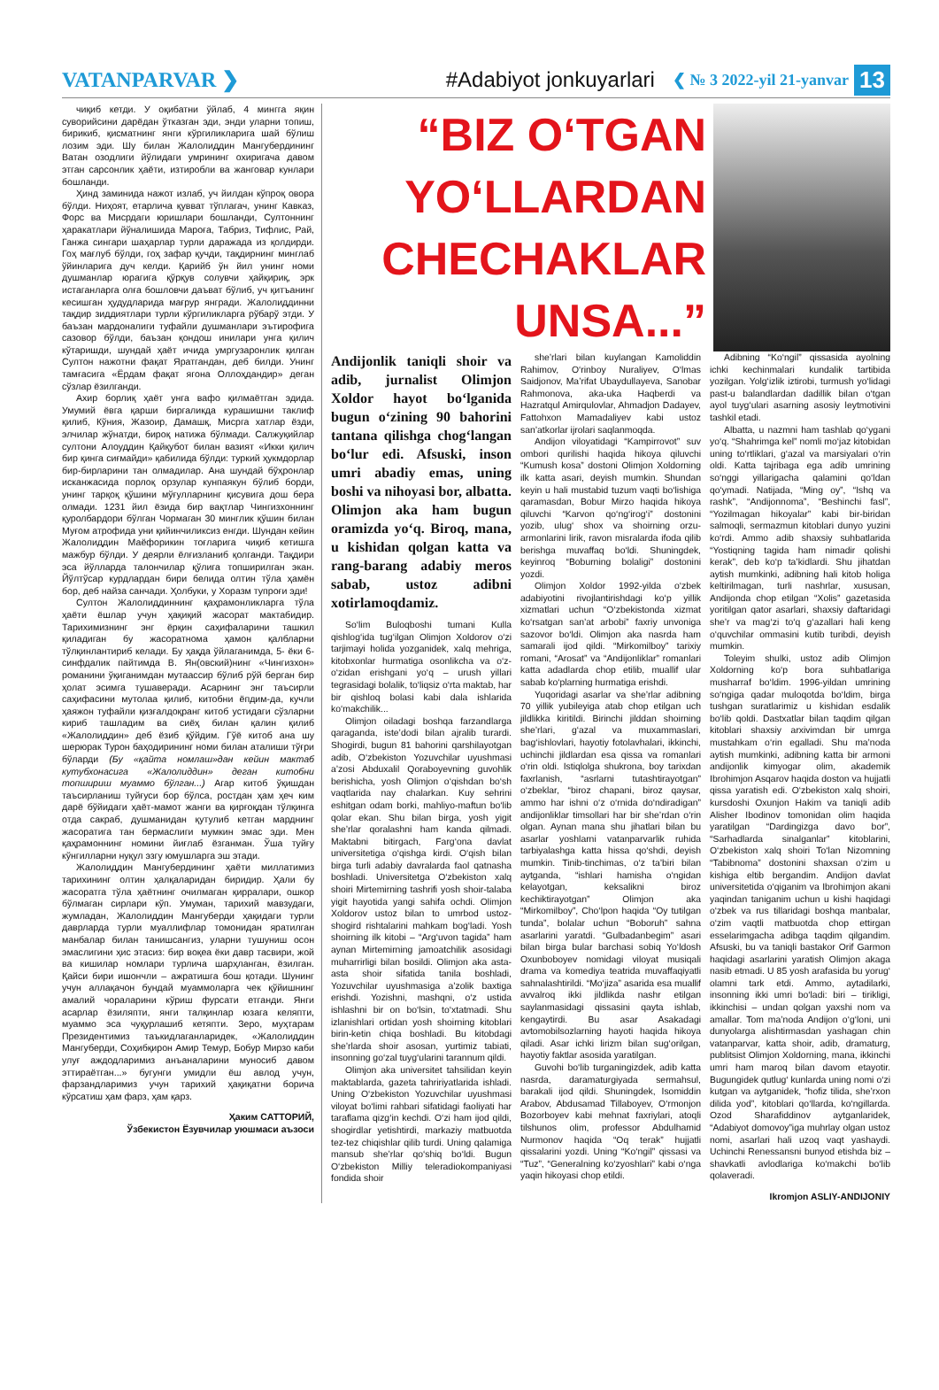VATANPARVAR ❯ #Adabiyot jonkuyarlari ❮ № 3 2022-yil 21-yanvar 13
чиқиб кетди. У оқибатни ўйлаб, 4 мингга яқин суворийсини дарёдан ўтказган эди, энди уларни топиш, бирикиб, қисматнинг янги кўргиликларига шай бўлиш лозим эди. Шу билан Жалолиддин Мангубердининг Ватан озодлиги йўлидаги умрининг охиригача давом этган сарсонлик ҳаёти, изтиробли ва жанговар кунлари бошланди.
Ҳинд заминида нажот излаб, уч йилдан кўпроқ овора бўлди. Ниҳоят, етарлича қувват тўплагач, унинг Кавказ, Форс ва Мисрдаги юришлари бошланди, Султоннинг ҳаракатлари йўналишида Марoға, Табриз, Тифлис, Рай, Ганжа сингари шаҳарлар турли даражада из қолдирди. Гоҳ мағлуб бўлди, гоҳ зафар қучди, тақдирнинг минглаб ўйинларига дуч келди. Қарийб ўн йил унинг номи душманлар юрагига қўрқув солувчи ҳайқириқ, эрк истаганларга олға бошловчи даъват бўлиб, уч қитъанинг кесишган ҳудудларида мағрур янгради. Жалолиддинни тақдир зиддиятлари турли кўргиликларга рўбарў этди. У баъзан мардоналиги туфайли душманлари эътирофига сазовор бўлди, баъзан қондош инилари унга қилич кўтаришди, шундай ҳаёт ичида умргузаронлик қилган Султон нажотни фақат Яратгандан, деб билди. Унинг тамғасига «Ёрдам фақат ягона Оллоҳдандир» деган сўзлар ёзилганди.
Ахир борлиқ ҳаёт унга вафо қилмаётган эдида. Умумий ёвга қарши биргаликда курашишни таклиф қилиб, Кўния, Жазоир, Дамашқ, Мисрга хатлар ёзди, элчилар жўнатди, бироқ натижа бўлмади. Салжуқийлар султони Алоуддин Қайқубот билан вазият «Икки қилич бир қинга сиғмайди» қабилида бўлди: туркий ҳукмдорлар бир-бирларини тан олмадилар. Ана шундай бўҳронлар исканжасида порлоқ орзулар кунпаякун бўлиб борди, унинг тарқоқ қўшини мўғулларнинг қисувига дош бера олмади. 1231 йил ёзида бир вақтлар Чингизхоннинг қуролбардори бўлган Чормаган 30 минглик қўшин билан Муғом атрофида уни қийинчиликсиз енгди. Шундан кейин Жалолиддин Маёфорикин тоғларига чиқиб кетишга мажбур бўлди. У деярли ёлғизланиб қолганди. Тақдири эса йўлларда талончилар қўлига топширилган экан. Йўлтўсар курдлардан бири белида олтин тўла ҳамён бор, деб найза санчади. Ҳолбуки, у Хоразм тупроғи эди!
Султон Жалолиддиннинг қаҳрамонликларга тўла ҳаёти ёшлар учун ҳақиқий жасорат мактабидир. Тарихимизнинг энг ёрқин саҳифаларини ташкил қиладиган бу жасоратнома ҳамон қалбларни тўлқинлантириб келади. Бу ҳақда ўйлаганимда, 5- ёки 6-синфдалик пайтимда В. Ян(овский)нинг «Чингизхон» романини ўқиганимдан мутаассир бўлиб рўй берган бир ҳолат эсимга тушаверади. Асарнинг энг таъсирли саҳифасини мутолаа қилиб, китобни ёпдим-да, кучли ҳаяжон туфайли қизғалдоқранг китоб устидаги сўзларни кириб ташладим ва сиёҳ билан қалин қилиб «Жалолиддин» деб ёзиб қўйдим. Гўё китоб ана шу шерюрак Турон баҳодирининг номи билан аталиши тўғри бўларди (Бу «қайта номлаш»дан кейин мактаб кутубхонасига «Жалолиддин» деган китобни топшириш муаммо бўлган...) Агар китоб ўқишдан таъсирланиш туйғуси бор бўлса, ростдан ҳам ҳеч ким дарё бўйидаги ҳаёт-мамот жанги ва қирғоқдан тўлқинга отда сакраб, душманидан қутулиб кетган марднинг жасоратига тан бермаслиги мумкин эмас эди. Мен қаҳрамоннинг номини йиғлаб ёзганман. Ўша туйғу кўнгилларни нуқул эзгу юмушларга эш этади.
Жалолиддин Мангубердининг ҳаёти миллатимиз тарихининг олтин ҳалқаларидан биридир. Ҳали бу жасоратга тўла ҳаётнинг очилмаган қирралари, ошкор бўлмаган сирлари кўп. Умуман, тарихий мавзудаги, жумладан, Жалолиддин Мангуберди ҳақидаги турли даврларда турли муаллифлар томонидан яратилган манбалар билан танишсангиз, уларни тушуниш осон эмаслигини ҳис этасиз: бир воқеа ёки давр тасвири, жой ва кишилар номлари турлича шарҳланган, ёзилган. Қайси бири ишончли – ажратишга бош қотади. Шунинг учун аллақачон бундай муаммоларга чек қўйишнинг амалий чораларини кўриш фурсати етганди. Янги асарлар ёзиляпти, янги талқинлар юзага келяпти, муаммо эса чуқурлашиб кетяпти. Зеро, муҳтарам Президентимиз таъкидлаганларидек, «Жалолиддин Мангуберди, Соҳибқирон Амир Темур, Бобур Мирзо каби улуғ аждодларимиз анъаналарини муносиб давом эттираётган...» бугунги умидли ёш авлод учун, фарзандларимиз учун тарихий ҳақиқатни борича кўрсатиш ҳам фарз, ҳам қарз.
Ҳаким САТТОРИЙ,
Ўзбекистон Ёзувчилар уюшмаси аъзоси
“BIZ O‘TGAN YO‘LLARDAN CHECHAKLAR UNSA...”
Andijonlik taniqli shoir va adib, jurnalist Olimjon Xoldor hayot bo‘lganida bugun o‘zining 90 bahorini tantana qilishga chog‘langan bo‘lur edi. Afsuski, inson umri abadiy emas, uning boshi va nihoyasi bor, albatta. Olimjon aka ham bugun oramizda yo‘q. Biroq, mana, u kishidan qolgan katta va rang-barang adabiy meros sabab, ustoz adibni xotirlamoqdamiz.
So‘lim Buloqboshi tumani Kulla qishlog‘ida tug‘ilgan Olimjon Xoldorov o‘zi tarjimayi holida yozganidek, xalq mehriga, kitobxonlar hurmatiga osonlikcha va o‘z-o‘zidan erishgani yo‘q – urush yillari tegrasidagi bolalik, to‘liqsiz o‘rta maktab, har bir qishloq bolasi kabi dala ishlarida ko‘makchilik...
Olimjon oiladagi boshqa farzandlarga qaraganda, iste’dodi bilan ajralib turardi. Shogirdi, bugun 81 bahorini qarshilayotgan adib, O‘zbekiston Yozuvchilar uyushmasi a’zosi Abduxalil Qoraboyevning guvohlik berishicha, yosh Olimjon o‘qishdan bo‘sh vaqtlarida nay chalarkan. Kuy sehrini eshitgan odam borki, mahliyo-maftun bo‘lib qolar ekan. Shu bilan birga, yosh yigit she’rlar qoralashni ham kanda qilmadi. Maktabni bitirgach, Farg‘ona davlat universitetiga o‘qishga kirdi. O‘qish bilan birga turli adabiy davralarda faol qatnasha boshladi. Universitetga O‘zbekiston xalq shoiri Mirtemirning tashrifi yosh shoir-talaba yigit hayotida yangi sahifa ochdi. Olimjon Xoldorov ustoz bilan to umrbod ustoz-shogird rishtalarini mahkam bog‘ladi. Yosh shoirning ilk kitobi – “Arg‘uvon tagida” ham aynan Mirtemirning jamoatchilik asosidagi muharrirligi bilan bosildi. Olimjon aka asta-asta shoir sifatida tanila boshladi, Yozuvchilar uyushmasiga a’zolik baxtiga erishdi. Yozishni, mashqni, o‘z ustida ishlashni bir on bo‘lsin, to‘xtatmadi. Shu izlanishlari ortidan yosh shoirning kitoblari birin-ketin chiqa boshladi. Bu kitobdagi she’rlarda shoir asosan, yurtimiz tabiati, insonning go‘zal tuyg‘ularini tarannum qildi.
Olimjon aka universitet tahsilidan keyin maktablarda, gazeta tahririyatlarida ishladi. Uning O‘zbekiston Yozuvchilar uyushmasi viloyat bo‘limi rahbari sifatidagi faoliyati har taraflama qizg‘in kechdi. O‘zi ham ijod qildi, shogirdlar yetishtirdi, markaziy matbuotda tez-tez chiqishlar qilib turdi. Uning qalamiga mansub she’rlar qo‘shiq bo‘ldi. Bugun O‘zbekiston Milliy teleradiokompaniyasi fondida shoir
she’rlari bilan kuylangan Kamoliddin Rahimov, O‘rinboy Nuraliyev, O‘lmas Saidjonov, Ma’rifat Ubaydullayeva, Sanobar Rahmonova, aka-uka Haqberdi va Hazratqul Amirqulovlar, Ahmadjon Dadayev, Fattohxon Mamadaliyev kabi ustoz san’atkorlar ijrolari saqlanmoqda.
Andijon viloyatidagi “Kampirrovot” suv ombori qurilishi haqida hikoya qiluvchi “Kumush kosa” dostoni Olimjon Xoldorning ilk katta asari, deyish mumkin. Shundan keyin u hali mustabid tuzum vaqti bo‘lishiga qaramasdan, Bobur Mirzo haqida hikoya qiluvchi “Karvon qo‘ng‘irog‘i” dostonini yozib, ulug‘ shox va shoirning orzu-armonlarini lirik, ravon misralarda ifoda qilib berishga muvaffaq bo‘ldi. Shuningdek, keyinroq “Boburning bolaligi” dostonini yozdi.
Olimjon Xoldor 1992-yilda o‘zbek adabiyotini rivojlantirishdagi ko‘p yillik xizmatlari uchun “O‘zbekistonda xizmat ko‘rsatgan san’at arbobi” faxriy unvoniga sazovor bo‘ldi. Olimjon aka nasrda ham samarali ijod qildi. “Mirkomilboy” tarixiy romani, “Arosat” va “Andijonliklar” romanlari katta adadlarda chop etilib, muallif ular sabab ko‘plarning hurmatiga erishdi.
Yuqoridagi asarlar va she’rlar adibning 70 yillik yubileyiga atab chop etilgan uch jildlikka kiritildi. Birinchi jilddan shoirning she’rlari, g‘azal va muxammaslari, bag‘ishlovlari, hayotiy fotolavhalari, ikkinchi, uchinchi jildlardan esa qissa va romanlari o‘rin oldi. Istiqlolga shukrona, boy tarixdan faxrlanish, “asrlarni tutashtirayotgan” o‘zbeklar, “biroz chapani, biroz qaysar, ammo har ishni o‘z o‘rnida do‘ndiradigan” andijonliklar timsollari har bir she’rdan o‘rin olgan. Aynan mana shu jihatlari bilan bu asarlar yoshlarni vatanparvarlik ruhida tarbiyalashga katta hissa qo‘shdi, deyish mumkin. Tinib-tinchimas, o‘z ta’biri bilan aytganda, “ishlari hamisha o‘ngidan kelayotgan, keksalikni biroz kechiktirayotgan” Olimjon aka “Mirkomilboy”, Cho‘lpon haqida “Oy tutilgan tunda”, bolalar uchun “Boboruh” sahna asarlarini yaratdi. “Gulbadanbegim” asari bilan birga bular barchasi sobiq Yo‘ldosh Oxunboboyev nomidagi viloyat musiqali drama va komediya teatrida muvaffaqiyatli sahnalashtirildi. “Mo‘jiza” asarida esa muallif avvalroq ikki jildlikda nashr etilgan saylanmasidagi qissasini qayta ishlab, kengaytirdi. Bu asar Asakadagi avtomobilsozlarning hayoti haqida hikoya qiladi. Asar ichki lirizm bilan sug‘orilgan, hayotiy faktlar asosida yaratilgan.
Guvohi bo‘lib turganingizdek, adib katta nasrda, daramaturgiyada sermahsul, barakali ijod qildi. Shuningdek, Isomiddin Arabov, Abdusamad Tillaboyev, O‘rmonjon Bozorboyev kabi mehnat faxriylari, atoqli tilshunos olim, professor Abdulhamid Nurmonov haqida “Oq terak” hujjatli qissalarini yozdi. Uning “Ko‘ngil” qissasi va “Tuz”, “Generalning ko‘zyoshlari” kabi o‘nga yaqin hikoyasi chop etildi.
Adibning “Ko‘ngil” qissasida ayolning ichki kechinmalari kundalik tartibida yozilgan. Yolg‘izlik iztirobi, turmush yo‘lidagi past-u balandlardan dadillik bilan o‘tgan ayol tuyg‘ulari asarning asosiy leytmotivini tashkil etadi.
Albatta, u nazmni ham tashlab qo‘ygani yo‘q. “Shahrimga kel” nomli mo‘jaz kitobidan uning to‘rtliklari, g‘azal va marsiyalari o‘rin oldi. Katta tajribaga ega adib umrining so‘nggi yillarigacha qalamini qo‘ldan qo‘ymadi. Natijada, “Ming oy”, “Ishq va rashk”, “Andijonnoma”, “Beshinchi fasl”, “Yozilmagan hikoyalar” kabi bir-biridan salmoqli, sermazmun kitoblari dunyo yuzini ko‘rdi. Ammo adib shaxsiy suhbatlarida “Yostiqning tagida ham nimadir qolishi kerak”, deb ko‘p ta’kidlardi. Shu jihatdan aytish mumkinki, adibning hali kitob holiga keltirilmagan, turli nashrlar, xususan, Andijonda chop etilgan “Xolis” gazetasida yoritilgan qator asarlari, shaxsiy daftaridagi she’r va mag‘zi to‘q g‘azallari hali keng o‘quvchilar ommasini kutib turibdi, deyish mumkin.
Toleyim shulki, ustoz adib Olimjon Xoldorning ko‘p bora suhbatlariga musharraf bo‘ldim. 1996-yildan umrining so‘ngiga qadar muloqotda bo‘ldim, birga tushgan suratlarimiz u kishidan esdalik bo‘lib qoldi. Dastxatlar bilan taqdim qilgan kitoblari shaxsiy arxivimdan bir umrga mustahkam o‘rin egalladi. Shu ma’noda aytish mumkinki, adibning katta bir armoni andijonlik kimyogar olim, akademik Ibrohimjon Asqarov haqida doston va hujjatli qissa yaratish edi. O‘zbekiston xalq shoiri, kursdoshi Oxunjon Hakim va taniqli adib Alisher Ibodinov tomonidan olim haqida yaratilgan “Dardingizga davo bor”, “Sarhadlarda sinalganlar” kitoblarini, O‘zbekiston xalq shoiri To‘lan Nizomning “Tabibnoma” dostonini shaxsan o‘zim u kishiga eltib bergandim. Andijon davlat universitetida o‘qiganim va Ibrohimjon akani yaqindan taniganim uchun u kishi haqidagi o‘zbek va rus tillaridagi boshqa manbalar, o‘zim vaqtli matbuotda chop ettirgan esselarimgacha adibga taqdim qilgandim. Afsuski, bu va taniqli bastakor Orif Garmon haqidagi asarlarini yaratish Olimjon akaga nasib etmadi. U 85 yosh arafasida bu yorug‘ olamni tark etdi. Ammo, aytadilarki, insonning ikki umri bo‘ladi: biri – tirikligi, ikkinchisi – undan qolgan yaxshi nom va amallar. Tom ma’noda Andijon o‘g‘loni, uni dunyolarga alishtirmasdan yashagan chin vatanparvar, katta shoir, adib, dramaturg, publitsist Olimjon Xoldorning, mana, ikkinchi umri ham maroq bilan davom etayotir. Bugungidek qutlug‘ kunlarda uning nomi o‘zi kutgan va aytganidek, “hofiz tilida, she’rxon dilida yod”, kitoblari qo‘llarda, ko‘ngillarda. Ozod Sharafiddinov aytganlaridek, “Adabiyot domovoy”iga muhrlay olgan ustoz nomi, asarlari hali uzoq vaqt yashaydi. Uchinchi Renessansni bunyod etishda biz – shavkatli avlodlariga ko‘makchi bo‘lib qolaveradi.
Ikromjon ASLIY-ANDIJONIY